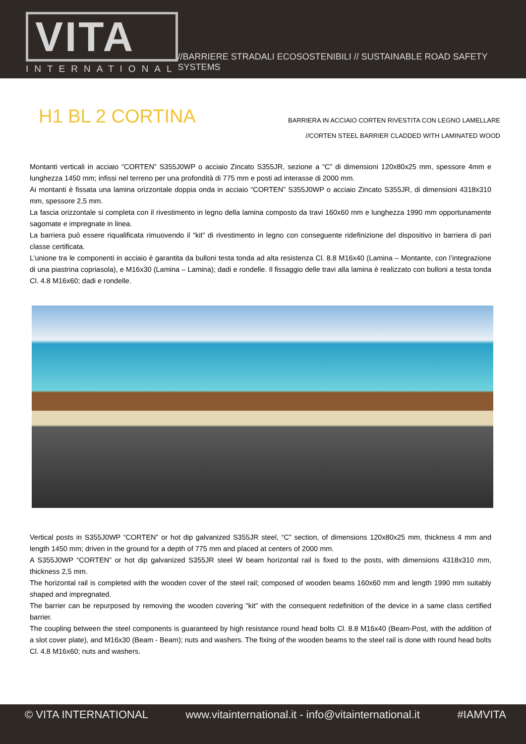VITA
INTERNATIONAL
//BARRIERE STRADALI ECOSOSTENIBILI // SUSTAINABLE ROAD SAFETY SYSTEMS
H1 BL 2 CORTINA
BARRIERA IN ACCIAIO CORTEN RIVESTITA CON LEGNO LAMELLARE
//CORTEN STEEL BARRIER CLADDED WITH LAMINATED WOOD
Montanti verticali in acciaio “CORTEN” S355J0WP o acciaio Zincato S355JR, sezione a “C” di dimensioni 120x80x25 mm, spessore 4mm e lunghezza 1450 mm; infissi nel terreno per una profondità di 775 mm e posti ad interasse di 2000 mm.
Ai montanti è fissata una lamina orizzontale doppia onda in acciaio “CORTEN” S355J0WP o acciaio Zincato S355JR, di dimensioni 4318x310 mm, spessore 2,5 mm.
La fascia orizzontale si completa con il rivestimento in legno della lamina composto da travi 160x60 mm e lunghezza 1990 mm opportunamente sagomate e impregnate in linea.
La barriera può essere riqualificata rimuovendo il “kit” di rivestimento in legno con conseguente ridefinizione del dispositivo in barriera di pari classe certificata.
L’unione tra le componenti in acciaio è garantita da bulloni testa tonda ad alta resistenza Cl. 8.8 M16x40 (Lamina – Montante, con l’integrazione di una piastrina copriasola), e M16x30 (Lamina – Lamina); dadi e rondelle. Il fissaggio delle travi alla lamina è realizzato con bulloni a testa tonda Cl. 4.8 M16x60; dadi e rondelle.
Vertical posts in S355J0WP “CORTEN” or hot dip galvanized S355JR steel, “C” section, of dimensions 120x80x25 mm, thickness 4 mm and length 1450 mm; driven in the ground for a depth of 775 mm and placed at centers of 2000 mm.
A S355J0WP “CORTEN” or hot dip galvanized S355JR steel W beam horizontal rail is fixed to the posts, with dimensions 4318x310 mm, thickness 2,5 mm.
The horizontal rail is completed with the wooden cover of the steel rail; composed of wooden beams 160x60 mm and length 1990 mm suitably shaped and impregnated.
The barrier can be repurposed by removing the wooden covering "kit" with the consequent redefinition of the device in a same class certified barrier.
The coupling between the steel components is guaranteed by high resistance round head bolts Cl. 8.8 M16x40 (Beam-Post, with the addition of a slot cover plate), and M16x30 (Beam - Beam); nuts and washers. The fixing of the wooden beams to the steel rail is done with round head bolts Cl. 4.8 M16x60; nuts and washers.
© VITA INTERNATIONAL www.vitainternational.it - info@vitainternational.it #IAMVITA